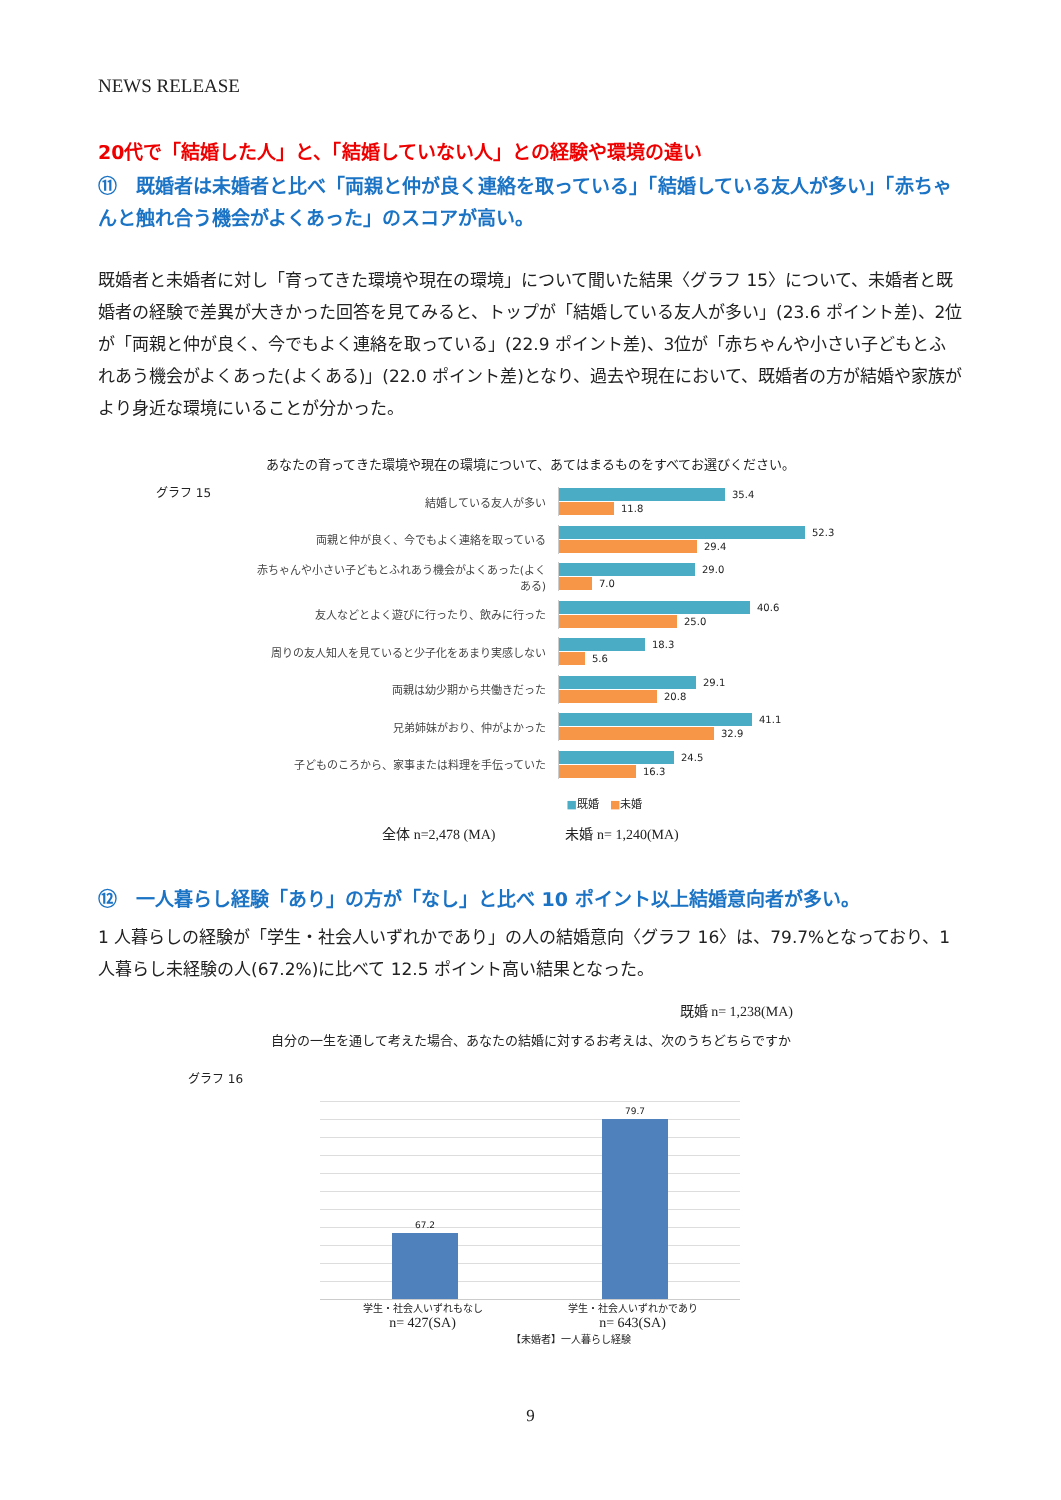NEWS RELEASE
20代で「結婚した人」と、「結婚していない人」との経験や環境の違い
⑪　既婚者は未婚者と比べ「両親と仲が良く連絡を取っている」「結婚している友人が多い」「赤ちゃんと触れ合う機会がよくあった」のスコアが高い。
既婚者と未婚者に対し「育ってきた環境や現在の環境」について聞いた結果〈グラフ 15〉について、未婚者と既婚者の経験で差異が大きかった回答を見てみると、トップが「結婚している友人が多い」(23.6 ポイント差)、2位が「両親と仲が良く、今でもよく連絡を取っている」(22.9 ポイント差)、3位が「赤ちゃんや小さい子どもとふれあう機会がよくあった(よくある)」(22.0 ポイント差)となり、過去や現在において、既婚者の方が結婚や家族がより身近な環境にいることが分かった。
あなたの育ってきた環境や現在の環境について、あてはまるものをすべてお選びください。
グラフ 15
結婚している友人が多い
35.4
11.8
両親と仲が良く、今でもよく連絡を取っている
52.3
29.4
赤ちゃんや小さい子どもとふれあう機会がよくあった(よくある)
29.0
7.0
友人などとよく遊びに行ったり、飲みに行った
40.6
25.0
周りの友人知人を見ていると少子化をあまり実感しない
18.3
5.6
両親は幼少期から共働きだった
29.1
20.8
兄弟姉妹がおり、仲がよかった
41.1
32.9
子どものころから、家事または料理を手伝っていた
24.5
16.3
■既婚　■未婚
全体 n=2,478 (MA)　　　　　未婚 n= 1,240(MA)
⑫　一人暮らし経験「あり」の方が「なし」と比べ 10 ポイント以上結婚意向者が多い。
1 人暮らしの経験が「学生・社会人いずれかであり」の人の結婚意向〈グラフ 16〉は、79.7%となっており、1 人暮らし未経験の人(67.2%)に比べて 12.5 ポイント高い結果となった。
既婚 n= 1,238(MA)
自分の一生を通して考えた場合、あなたの結婚に対するお考えは、次のうちどちらですか
グラフ 16
67.2
79.7
学生・社会人いずれもなし
n= 427(SA)
学生・社会人いずれかであり
n= 643(SA)
【未婚者】一人暮らし経験
9